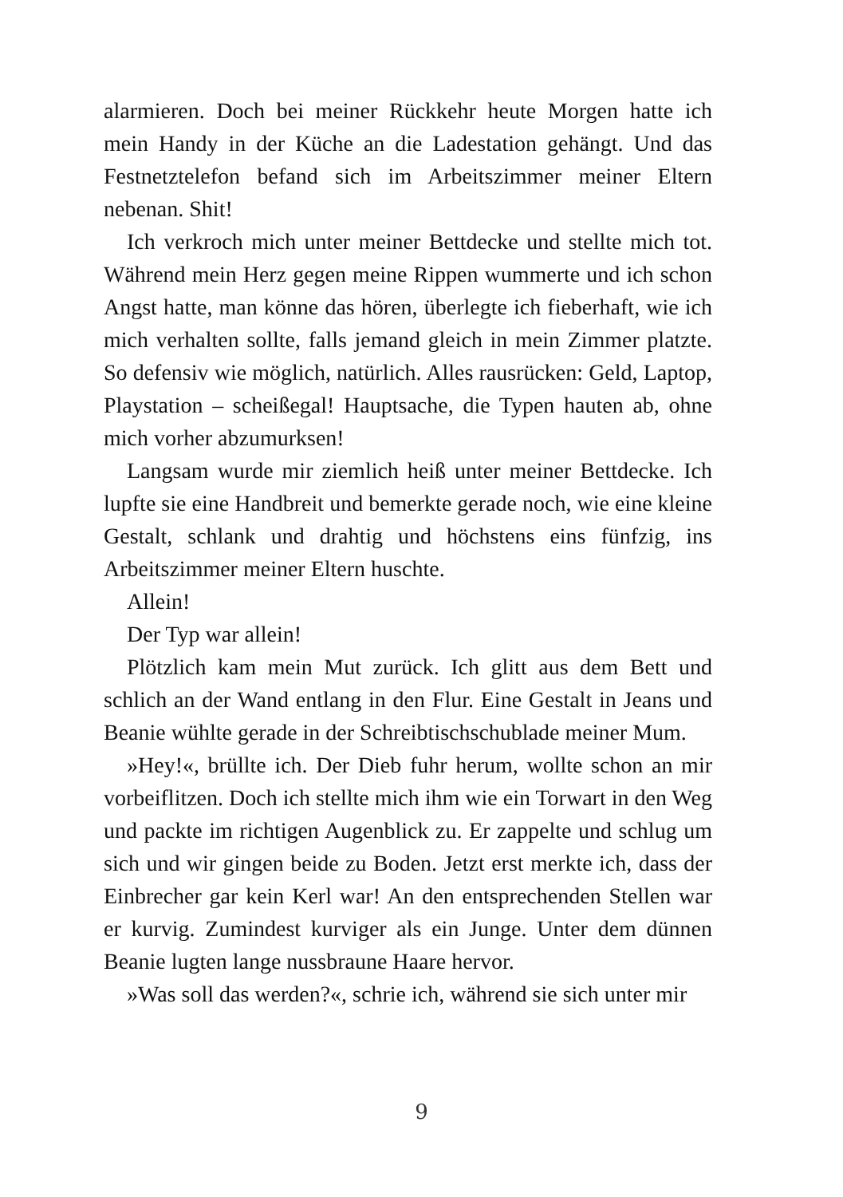alarmieren. Doch bei meiner Rückkehr heute Morgen hatte ich mein Handy in der Küche an die Ladestation gehängt. Und das Festnetztelefon befand sich im Arbeitszimmer meiner Eltern nebenan. Shit!
Ich verkroch mich unter meiner Bettdecke und stellte mich tot. Während mein Herz gegen meine Rippen wummerte und ich schon Angst hatte, man könne das hören, überlegte ich fieberhaft, wie ich mich verhalten sollte, falls jemand gleich in mein Zimmer platzte. So defensiv wie möglich, natürlich. Alles rausrücken: Geld, Laptop, Playstation – scheißegal! Hauptsache, die Typen hauten ab, ohne mich vorher abzumurksen!
Langsam wurde mir ziemlich heiß unter meiner Bettdecke. Ich lupfte sie eine Handbreit und bemerkte gerade noch, wie eine kleine Gestalt, schlank und drahtig und höchstens eins fünfzig, ins Arbeitszimmer meiner Eltern huschte.
Allein!
Der Typ war allein!
Plötzlich kam mein Mut zurück. Ich glitt aus dem Bett und schlich an der Wand entlang in den Flur. Eine Gestalt in Jeans und Beanie wühlte gerade in der Schreibtischschublade meiner Mum.
»Hey!«, brüllte ich. Der Dieb fuhr herum, wollte schon an mir vorbeiflitzen. Doch ich stellte mich ihm wie ein Torwart in den Weg und packte im richtigen Augenblick zu. Er zappelte und schlug um sich und wir gingen beide zu Boden. Jetzt erst merkte ich, dass der Einbrecher gar kein Kerl war! An den entsprechenden Stellen war er kurvig. Zumindest kurviger als ein Junge. Unter dem dünnen Beanie lugten lange nussbraune Haare hervor.
»Was soll das werden?«, schrie ich, während sie sich unter mir
9